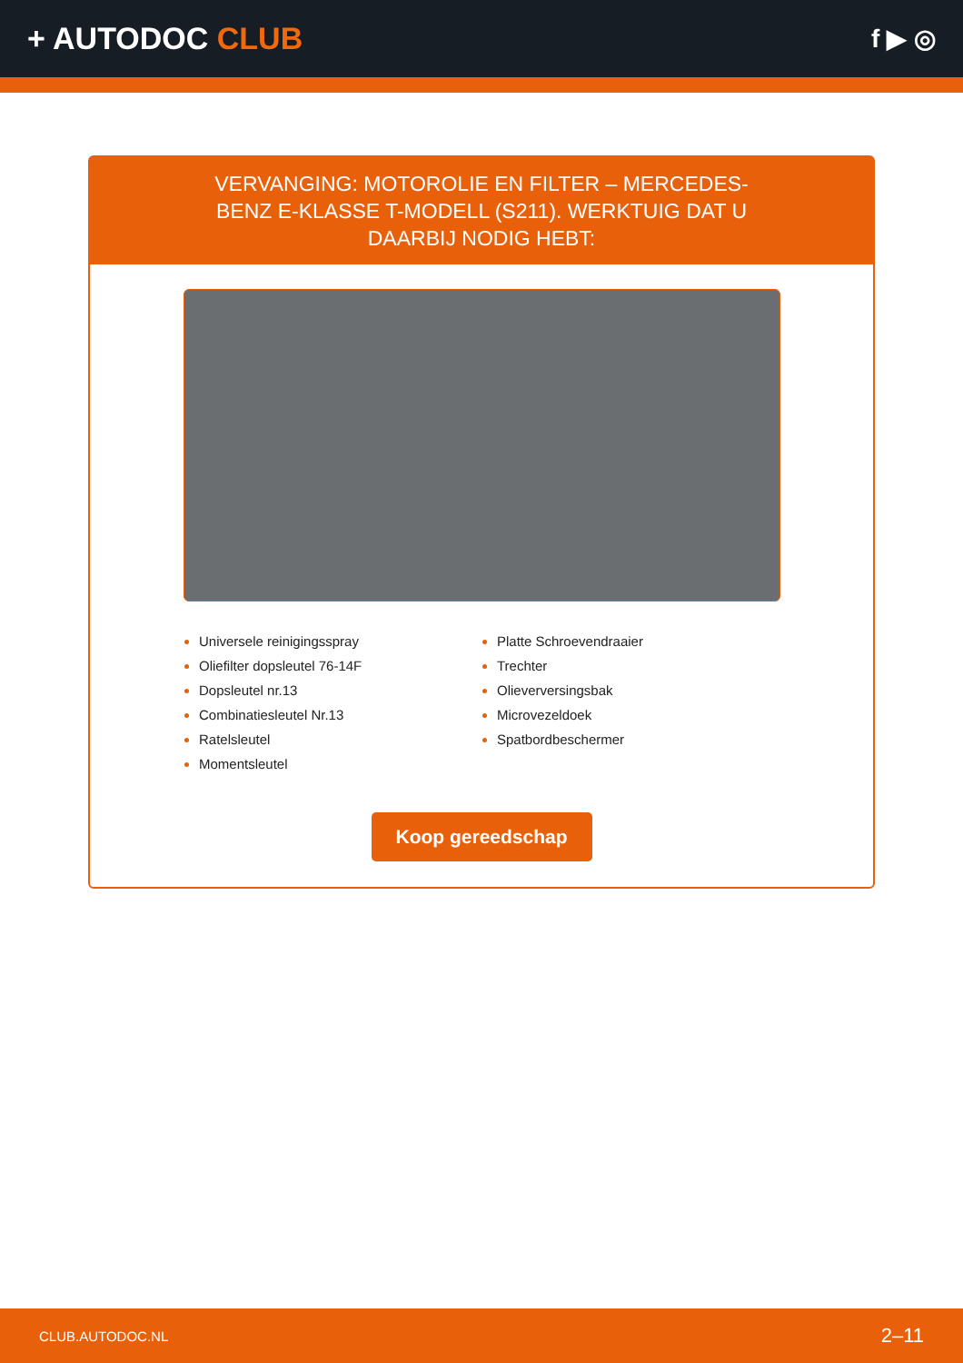+ AUTODOC CLUB
f ▶ ◎
VERVANGING: MOTOROLIE EN FILTER – MERCEDES-BENZ E-KLASSE T-MODELL (S211). WERKTUIG DAT U DAARBIJ NODIG HEBT:
Universele reinigingsspray
Oliefilter dopsleutel 76-14F
Dopsleutel nr.13
Combinatiesleutel Nr.13
Ratelsleutel
Momentsleutel
Platte Schroevendraaier
Trechter
Olieverversingsbak
Microvezeldoek
Spatbordbeschermer
Koop gereedschap
CLUB.AUTODOC.NL 2–11